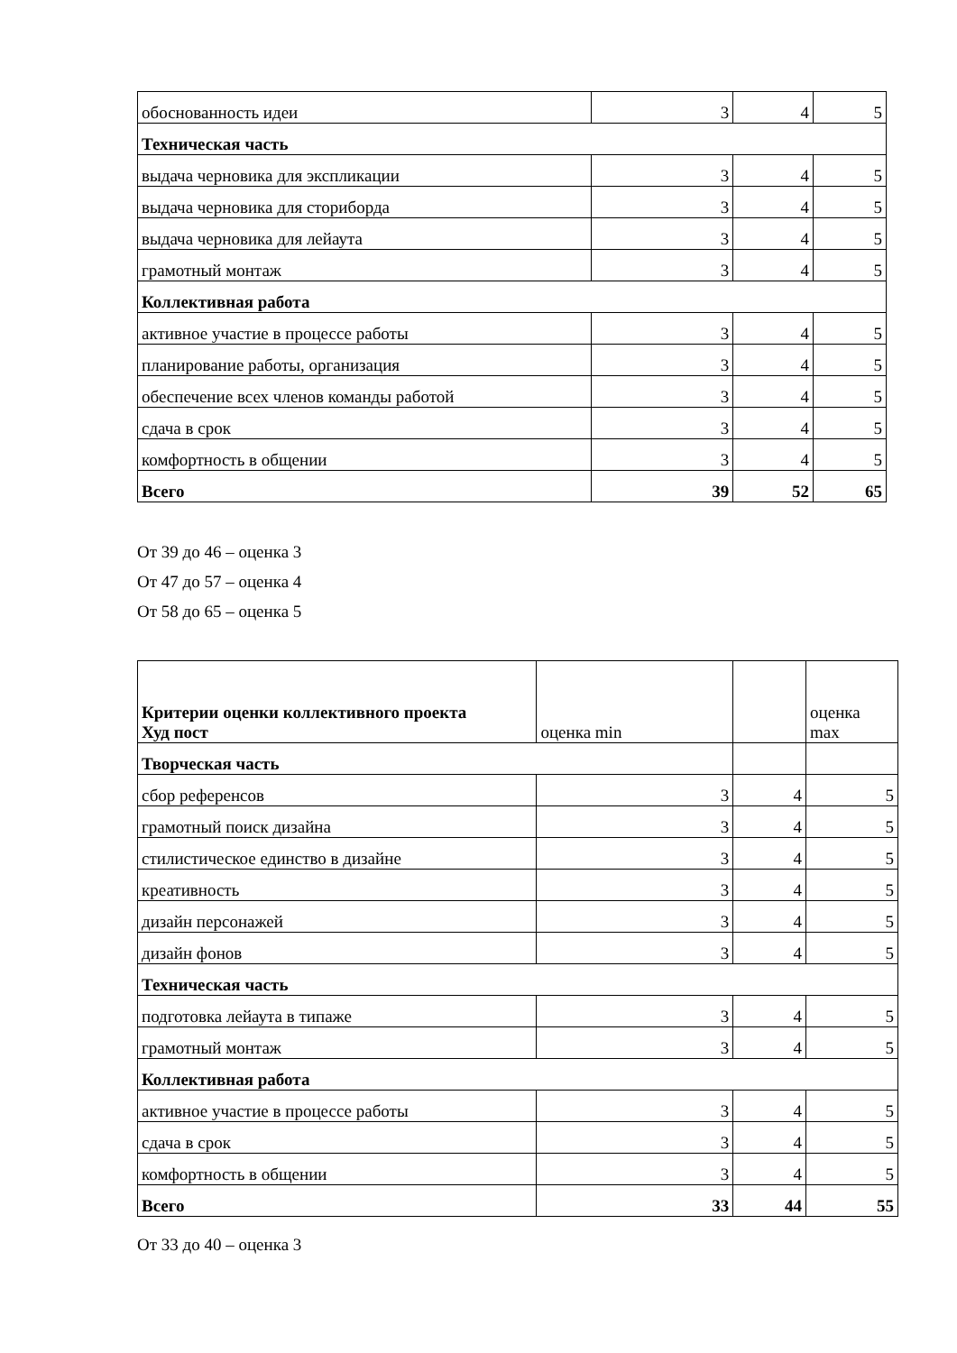| обоснованность идеи | 3 | 4 | 5 |
| Техническая часть | | | |
| выдача черновика для экспликации | 3 | 4 | 5 |
| выдача черновика для сториборда | 3 | 4 | 5 |
| выдача черновика для лейаута | 3 | 4 | 5 |
| грамотный монтаж | 3 | 4 | 5 |
| Коллективная работа | | | |
| активное участие в процессе работы | 3 | 4 | 5 |
| планирование работы, организация | 3 | 4 | 5 |
| обеспечение всех членов команды работой | 3 | 4 | 5 |
| сдача в срок | 3 | 4 | 5 |
| комфортность в общении | 3 | 4 | 5 |
| Всего | 39 | 52 | 65 |
От 39 до 46 – оценка 3
От 47 до 57 – оценка 4
От 58 до 65 – оценка 5
| Критерии оценки коллективного проекта Худ пост | оценка min | | оценка max |
| Творческая часть | | | |
| сбор референсов | 3 | 4 | 5 |
| грамотный поиск дизайна | 3 | 4 | 5 |
| стилистическое единство в дизайне | 3 | 4 | 5 |
| креативность | 3 | 4 | 5 |
| дизайн персонажей | 3 | 4 | 5 |
| дизайн фонов | 3 | 4 | 5 |
| Техническая часть | | | |
| подготовка лейаута в типаже | 3 | 4 | 5 |
| грамотный монтаж | 3 | 4 | 5 |
| Коллективная работа | | | |
| активное участие в процессе работы | 3 | 4 | 5 |
| сдача в срок | 3 | 4 | 5 |
| комфортность в общении | 3 | 4 | 5 |
| Всего | 33 | 44 | 55 |
От 33 до 40 – оценка 3